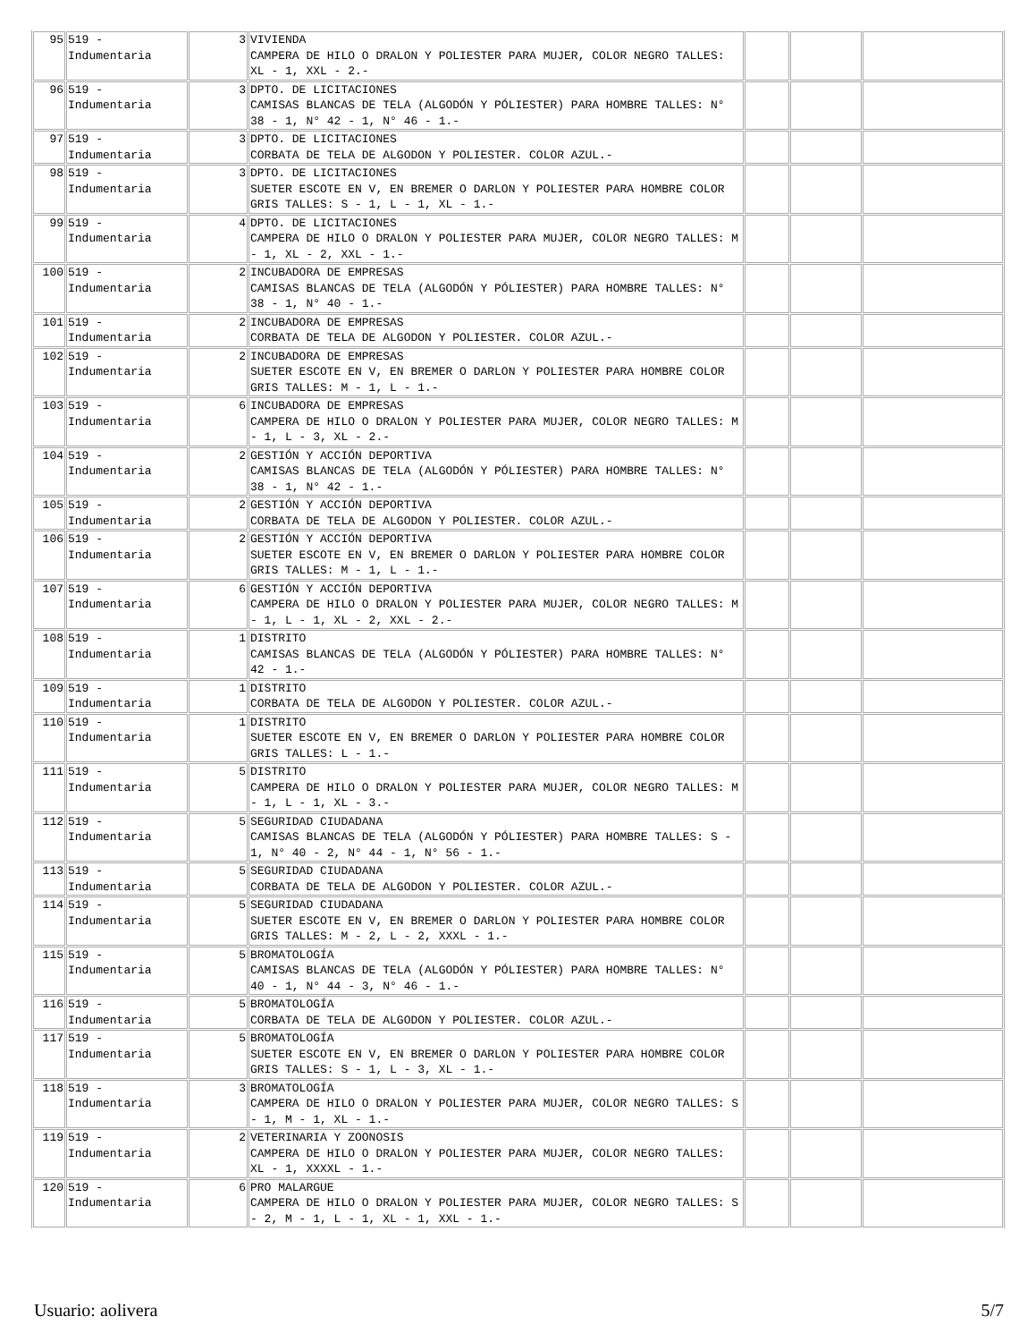| 95 | 519 - Indumentaria | 3 | VIVIENDA CAMPERA DE HILO O DRALON Y POLIESTER PARA MUJER, COLOR NEGRO TALLES: XL - 1, XXL - 2.- | | | |
| 96 | 519 - Indumentaria | 3 | DPTO. DE LICITACIONES CAMISAS BLANCAS DE TELA (ALGODÓN Y PÓLIESTER) PARA HOMBRE TALLES: N° 38 - 1, N° 42 - 1, N° 46 - 1.- | | | |
| 97 | 519 - Indumentaria | 3 | DPTO. DE LICITACIONES CORBATA DE TELA DE ALGODON Y POLIESTER. COLOR AZUL.- | | | |
| 98 | 519 - Indumentaria | 3 | DPTO. DE LICITACIONES SUETER ESCOTE EN V, EN BREMER O DARLON Y POLIESTER PARA HOMBRE COLOR GRIS TALLES: S - 1, L - 1, XL - 1.- | | | |
| 99 | 519 - Indumentaria | 4 | DPTO. DE LICITACIONES CAMPERA DE HILO O DRALON Y POLIESTER PARA MUJER, COLOR NEGRO TALLES: M - 1, XL - 2, XXL - 1.- | | | |
| 100 | 519 - Indumentaria | 2 | INCUBADORA DE EMPRESAS CAMISAS BLANCAS DE TELA (ALGODÓN Y PÓLIESTER) PARA HOMBRE TALLES: N° 38 - 1, N° 40 - 1.- | | | |
| 101 | 519 - Indumentaria | 2 | INCUBADORA DE EMPRESAS CORBATA DE TELA DE ALGODON Y POLIESTER. COLOR AZUL.- | | | |
| 102 | 519 - Indumentaria | 2 | INCUBADORA DE EMPRESAS SUETER ESCOTE EN V, EN BREMER O DARLON Y POLIESTER PARA HOMBRE COLOR GRIS TALLES: M - 1, L - 1.- | | | |
| 103 | 519 - Indumentaria | 6 | INCUBADORA DE EMPRESAS CAMPERA DE HILO O DRALON Y POLIESTER PARA MUJER, COLOR NEGRO TALLES: M - 1, L - 3, XL - 2.- | | | |
| 104 | 519 - Indumentaria | 2 | GESTIÓN Y ACCIÓN DEPORTIVA CAMISAS BLANCAS DE TELA (ALGODÓN Y PÓLIESTER) PARA HOMBRE TALLES: N° 38 - 1, N° 42 - 1.- | | | |
| 105 | 519 - Indumentaria | 2 | GESTIÓN Y ACCIÓN DEPORTIVA CORBATA DE TELA DE ALGODON Y POLIESTER. COLOR AZUL.- | | | |
| 106 | 519 - Indumentaria | 2 | GESTIÓN Y ACCIÓN DEPORTIVA SUETER ESCOTE EN V, EN BREMER O DARLON Y POLIESTER PARA HOMBRE COLOR GRIS TALLES: M - 1, L - 1.- | | | |
| 107 | 519 - Indumentaria | 6 | GESTIÓN Y ACCIÓN DEPORTIVA CAMPERA DE HILO O DRALON Y POLIESTER PARA MUJER, COLOR NEGRO TALLES: M - 1, L - 1, XL - 2, XXL - 2.- | | | |
| 108 | 519 - Indumentaria | 1 | DISTRITO CAMISAS BLANCAS DE TELA (ALGODÓN Y PÓLIESTER) PARA HOMBRE TALLES: N° 42 - 1.- | | | |
| 109 | 519 - Indumentaria | 1 | DISTRITO CORBATA DE TELA DE ALGODON Y POLIESTER. COLOR AZUL.- | | | |
| 110 | 519 - Indumentaria | 1 | DISTRITO SUETER ESCOTE EN V, EN BREMER O DARLON Y POLIESTER PARA HOMBRE COLOR GRIS TALLES: L - 1.- | | | |
| 111 | 519 - Indumentaria | 5 | DISTRITO CAMPERA DE HILO O DRALON Y POLIESTER PARA MUJER, COLOR NEGRO TALLES: M - 1, L - 1, XL - 3.- | | | |
| 112 | 519 - Indumentaria | 5 | SEGURIDAD CIUDADANA CAMISAS BLANCAS DE TELA (ALGODÓN Y PÓLIESTER) PARA HOMBRE TALLES: S - 1, N° 40 - 2, N° 44 - 1, N° 56 - 1.- | | | |
| 113 | 519 - Indumentaria | 5 | SEGURIDAD CIUDADANA CORBATA DE TELA DE ALGODON Y POLIESTER. COLOR AZUL.- | | | |
| 114 | 519 - Indumentaria | 5 | SEGURIDAD CIUDADANA SUETER ESCOTE EN V, EN BREMER O DARLON Y POLIESTER PARA HOMBRE COLOR GRIS TALLES: M - 2, L - 2, XXXL - 1.- | | | |
| 115 | 519 - Indumentaria | 5 | BROMATOLOGÍA CAMISAS BLANCAS DE TELA (ALGODÓN Y PÓLIESTER) PARA HOMBRE TALLES: N° 40 - 1, N° 44 - 3, N° 46 - 1.- | | | |
| 116 | 519 - Indumentaria | 5 | BROMATOLOGÍA CORBATA DE TELA DE ALGODON Y POLIESTER. COLOR AZUL.- | | | |
| 117 | 519 - Indumentaria | 5 | BROMATOLOGÍA SUETER ESCOTE EN V, EN BREMER O DARLON Y POLIESTER PARA HOMBRE COLOR GRIS TALLES: S - 1, L - 3, XL - 1.- | | | |
| 118 | 519 - Indumentaria | 3 | BROMATOLOGÍA CAMPERA DE HILO O DRALON Y POLIESTER PARA MUJER, COLOR NEGRO TALLES: S - 1, M - 1, XL - 1.- | | | |
| 119 | 519 - Indumentaria | 2 | VETERINARIA Y ZOONOSIS CAMPERA DE HILO O DRALON Y POLIESTER PARA MUJER, COLOR NEGRO TALLES: XL - 1, XXXXL - 1.- | | | |
| 120 | 519 - Indumentaria | 6 | PRO MALARGUE CAMPERA DE HILO O DRALON Y POLIESTER PARA MUJER, COLOR NEGRO TALLES: S - 2, M - 1, L - 1, XL - 1, XXL - 1.- | | | |
Usuario: aolivera 5/7